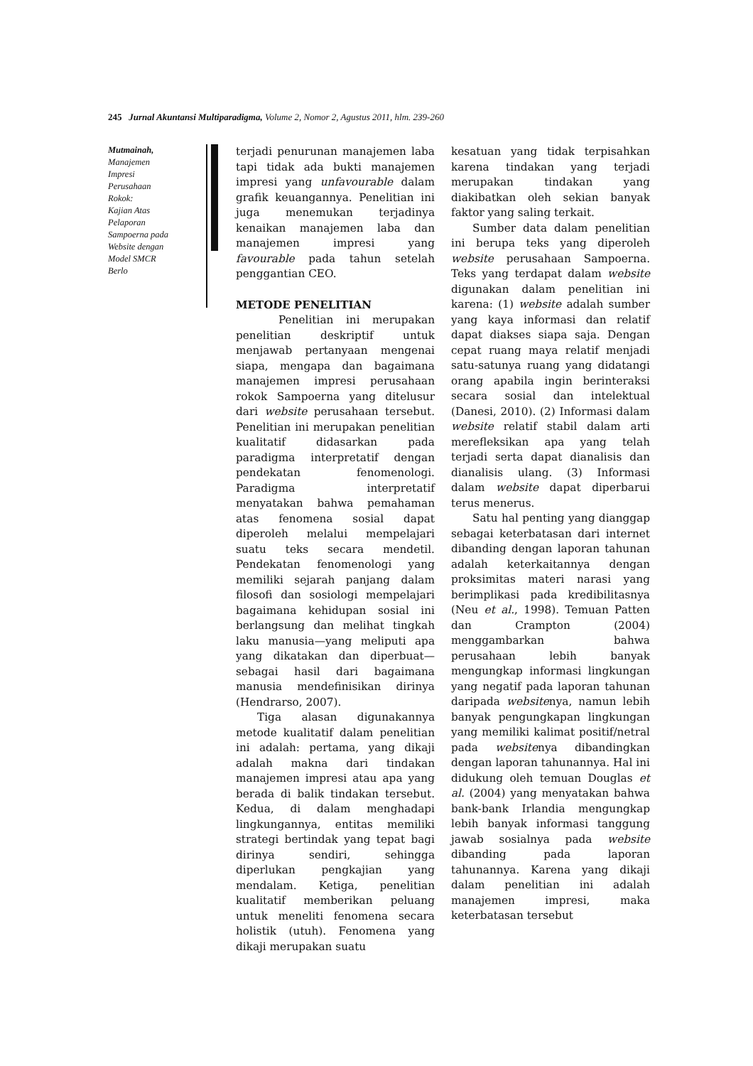245 Jurnal Akuntansi Multiparadigma, Volume 2, Nomor 2, Agustus 2011, hlm. 239-260
Mutmainah,
Manajemen
Impresi
Perusahaan
Rokok:
Kajian Atas
Pelaporan
Sampoerna pada
Website dengan
Model SMCR
Berlo
terjadi penurunan manajemen laba tapi tidak ada bukti manajemen impresi yang unfavourable dalam grafik keuangannya. Penelitian ini juga menemukan terjadinya kenaikan manajemen laba dan manajemen impresi yang favourable pada tahun setelah penggantian CEO.
METODE PENELITIAN
Penelitian ini merupakan penelitian deskriptif untuk menjawab pertanyaan mengenai siapa, mengapa dan bagaimana manajemen impresi perusahaan rokok Sampoerna yang ditelusur dari website perusahaan tersebut. Penelitian ini merupakan penelitian kualitatif didasarkan pada paradigma interpretatif dengan pendekatan fenomenologi. Paradigma interpretatif menyatakan bahwa pemahaman atas fenomena sosial dapat diperoleh melalui mempelajari suatu teks secara mendetil. Pendekatan fenomenologi yang memiliki sejarah panjang dalam filosofi dan sosiologi mempelajari bagaimana kehidupan sosial ini berlangsung dan melihat tingkah laku manusia—yang meliputi apa yang dikatakan dan diperbuat—sebagai hasil dari bagaimana manusia mendefinisikan dirinya (Hendrarso, 2007).
Tiga alasan digunakannya metode kualitatif dalam penelitian ini adalah: pertama, yang dikaji adalah makna dari tindakan manajemen impresi atau apa yang berada di balik tindakan tersebut. Kedua, di dalam menghadapi lingkungannya, entitas memiliki strategi bertindak yang tepat bagi dirinya sendiri, sehingga diperlukan pengkajian yang mendalam. Ketiga, penelitian kualitatif memberikan peluang untuk meneliti fenomena secara holistik (utuh). Fenomena yang dikaji merupakan suatu
kesatuan yang tidak terpisahkan karena tindakan yang terjadi merupakan tindakan yang diakibatkan oleh sekian banyak faktor yang saling terkait.
Sumber data dalam penelitian ini berupa teks yang diperoleh website perusahaan Sampoerna. Teks yang terdapat dalam website digunakan dalam penelitian ini karena: (1) website adalah sumber yang kaya informasi dan relatif dapat diakses siapa saja. Dengan cepat ruang maya relatif menjadi satu-satunya ruang yang didatangi orang apabila ingin berinteraksi secara sosial dan intelektual (Danesi, 2010). (2) Informasi dalam website relatif stabil dalam arti merefleksikan apa yang telah terjadi serta dapat dianalisis dan dianalisis ulang. (3) Informasi dalam website dapat diperbarui terus menerus.
Satu hal penting yang dianggap sebagai keterbatasan dari internet dibanding dengan laporan tahunan adalah keterkaitannya dengan proksimitas materi narasi yang berimplikasi pada kredibilitasnya (Neu et al., 1998). Temuan Patten dan Crampton (2004) menggambarkan bahwa perusahaan lebih banyak mengungkap informasi lingkungan yang negatif pada laporan tahunan daripada websitenya, namun lebih banyak pengungkapan lingkungan yang memiliki kalimat positif/netral pada websitenya dibandingkan dengan laporan tahunannya. Hal ini didukung oleh temuan Douglas et al. (2004) yang menyatakan bahwa bank-bank Irlandia mengungkap lebih banyak informasi tanggung jawab sosialnya pada website dibanding pada laporan tahunannya. Karena yang dikaji dalam penelitian ini adalah manajemen impresi, maka keterbatasan tersebut